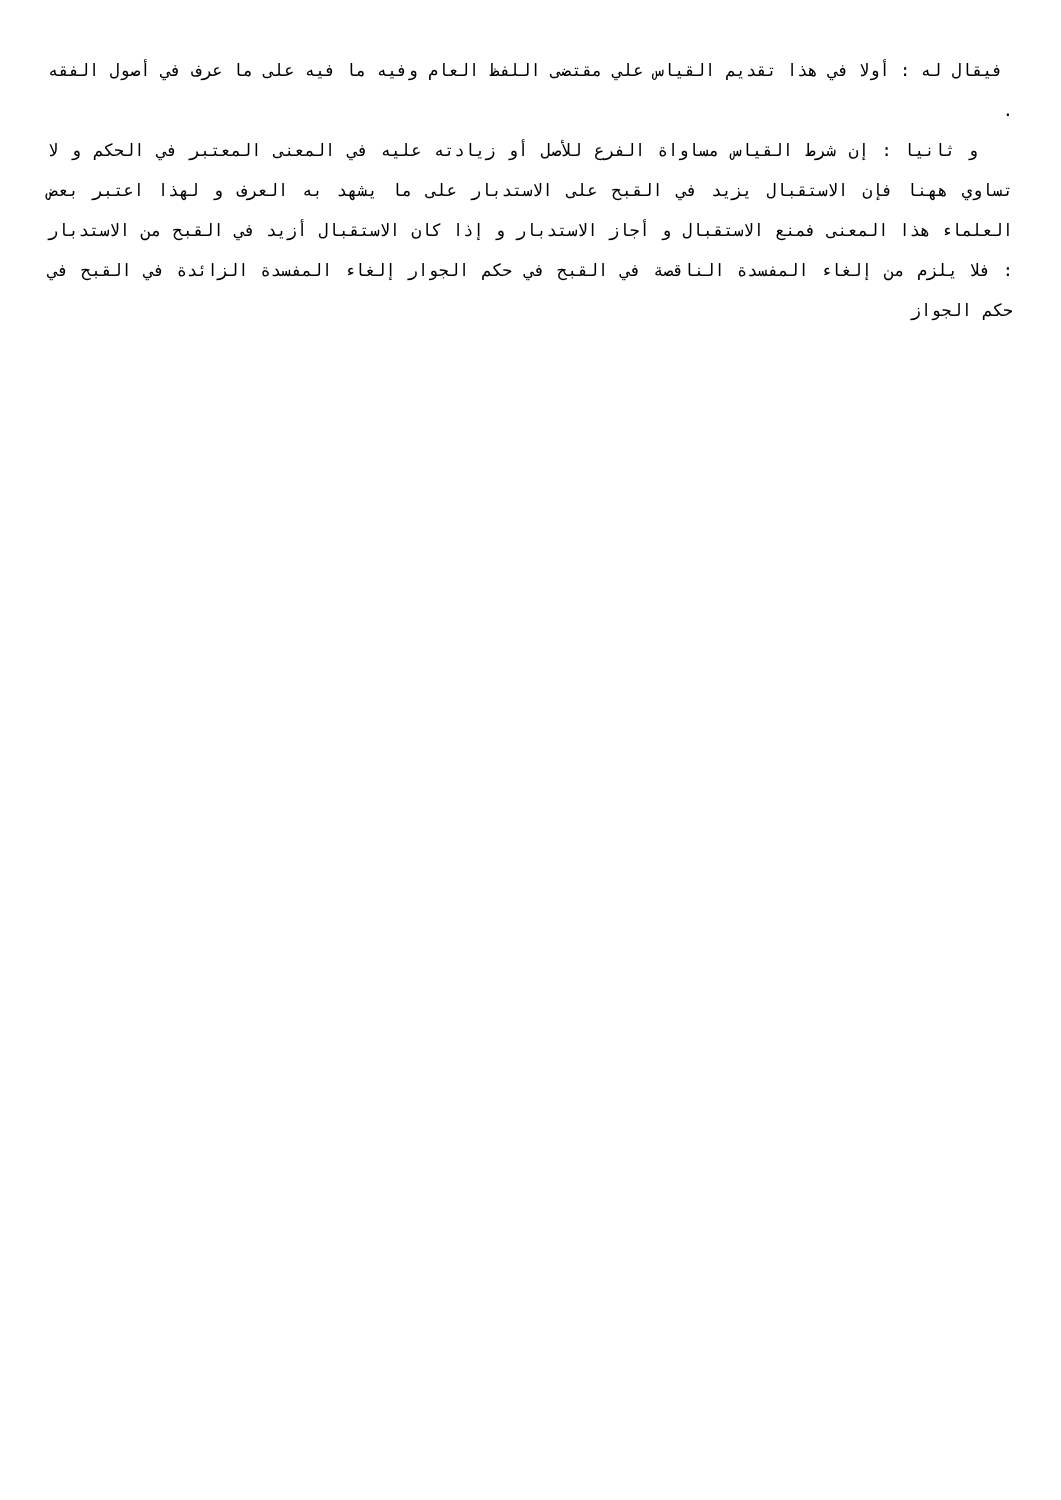فيقال له : أولا في هذا تقديم القياس علي مقتضى اللفظ العام وفيه ما فيه على ما عرف في أصول الفقه .
و ثانيا : إن شرط القياس مساواة الفرع للأصل أو زيادته عليه في المعنى المعتبر في الحكم و لا تساوي ههنا فإن الاستقبال يزيد في القبح على الاستدبار على ما يشهد به العرف و لهذا اعتبر بعض العلماء هذا المعنى فمنع الاستقبال و أجاز الاستدبار و إذا كان الاستقبال أزيد في القبح من الاستدبار : فلا يلزم من إلغاء المفسدة الناقصة في القبح في حكم الجوار إلغاء المفسدة الزائدة في القبح في حكم الجواز